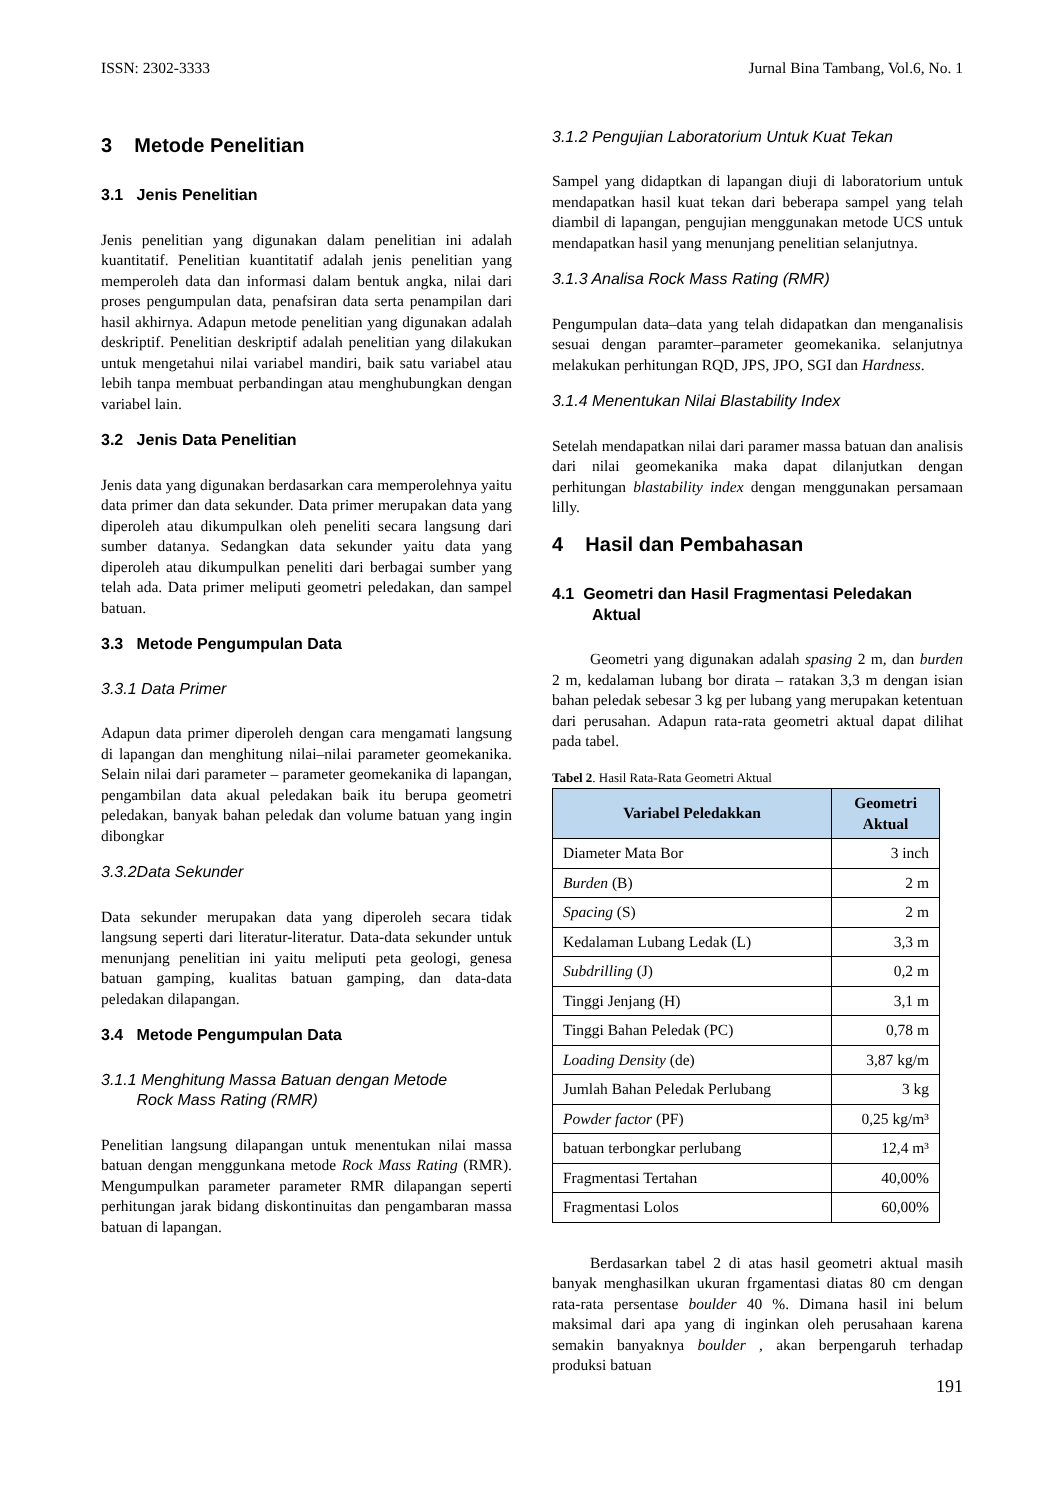ISSN: 2302-3333 Jurnal Bina Tambang, Vol.6, No. 1
3 Metode Penelitian
3.1 Jenis Penelitian
Jenis penelitian yang digunakan dalam penelitian ini adalah kuantitatif. Penelitian kuantitatif adalah jenis penelitian yang memperoleh data dan informasi dalam bentuk angka, nilai dari proses pengumpulan data, penafsiran data serta penampilan dari hasil akhirnya. Adapun metode penelitian yang digunakan adalah deskriptif. Penelitian deskriptif adalah penelitian yang dilakukan untuk mengetahui nilai variabel mandiri, baik satu variabel atau lebih tanpa membuat perbandingan atau menghubungkan dengan variabel lain.
3.2 Jenis Data Penelitian
Jenis data yang digunakan berdasarkan cara memperolehnya yaitu data primer dan data sekunder. Data primer merupakan data yang diperoleh atau dikumpulkan oleh peneliti secara langsung dari sumber datanya. Sedangkan data sekunder yaitu data yang diperoleh atau dikumpulkan peneliti dari berbagai sumber yang telah ada. Data primer meliputi geometri peledakan, dan sampel batuan.
3.3 Metode Pengumpulan Data
3.3.1 Data Primer
Adapun data primer diperoleh dengan cara mengamati langsung di lapangan dan menghitung nilai–nilai parameter geomekanika. Selain nilai dari parameter – parameter geomekanika di lapangan, pengambilan data akual peledakan baik itu berupa geometri peledakan, banyak bahan peledak dan volume batuan yang ingin dibongkar
3.3.2Data Sekunder
Data sekunder merupakan data yang diperoleh secara tidak langsung seperti dari literatur-literatur. Data-data sekunder untuk menunjang penelitian ini yaitu meliputi peta geologi, genesa batuan gamping, kualitas batuan gamping, dan data-data peledakan dilapangan.
3.4 Metode Pengumpulan Data
3.1.1 Menghitung Massa Batuan dengan Metode
Rock Mass Rating (RMR)
Penelitian langsung dilapangan untuk menentukan nilai massa batuan dengan menggunkana metode Rock Mass Rating (RMR). Mengumpulkan parameter parameter RMR dilapangan seperti perhitungan jarak bidang diskontinuitas dan pengambaran massa batuan di lapangan.
3.1.2 Pengujian Laboratorium Untuk Kuat Tekan
Sampel yang didaptkan di lapangan diuji di laboratorium untuk mendapatkan hasil kuat tekan dari beberapa sampel yang telah diambil di lapangan, pengujian menggunakan metode UCS untuk mendapatkan hasil yang menunjang penelitian selanjutnya.
3.1.3 Analisa Rock Mass Rating (RMR)
Pengumpulan data–data yang telah didapatkan dan menganalisis sesuai dengan paramter–parameter geomekanika. selanjutnya melakukan perhitungan RQD, JPS, JPO, SGI dan Hardness.
3.1.4 Menentukan Nilai Blastability Index
Setelah mendapatkan nilai dari paramer massa batuan dan analisis dari nilai geomekanika maka dapat dilanjutkan dengan perhitungan blastability index dengan menggunakan persamaan lilly.
4 Hasil dan Pembahasan
4.1 Geometri dan Hasil Fragmentasi Peledakan
Aktual
Geometri yang digunakan adalah spasing 2 m, dan burden 2 m, kedalaman lubang bor dirata – ratakan 3,3 m dengan isian bahan peledak sebesar 3 kg per lubang yang merupakan ketentuan dari perusahan. Adapun rata-rata geometri aktual dapat dilihat pada tabel.
Tabel 2. Hasil Rata-Rata Geometri Aktual
| Variabel Peledakkan | Geometri Aktual |
| --- | --- |
| Diameter Mata Bor | 3 inch |
| Burden (B) | 2 m |
| Spacing (S) | 2 m |
| Kedalaman Lubang Ledak (L) | 3,3 m |
| Subdrilling (J) | 0,2 m |
| Tinggi Jenjang (H) | 3,1 m |
| Tinggi Bahan Peledak (PC) | 0,78 m |
| Loading Density (de) | 3,87 kg/m |
| Jumlah Bahan Peledak Perlubang | 3 kg |
| Powder factor (PF) | 0,25 kg/m³ |
| batuan terbongkar perlubang | 12,4 m³ |
| Fragmentasi Tertahan | 40,00% |
| Fragmentasi Lolos | 60,00% |
Berdasarkan tabel 2 di atas hasil geometri aktual masih banyak menghasilkan ukuran frgamentasi diatas 80 cm dengan rata-rata persentase boulder 40 %. Dimana hasil ini belum maksimal dari apa yang di inginkan oleh perusahaan karena semakin banyaknya boulder , akan berpengaruh terhadap produksi batuan
191